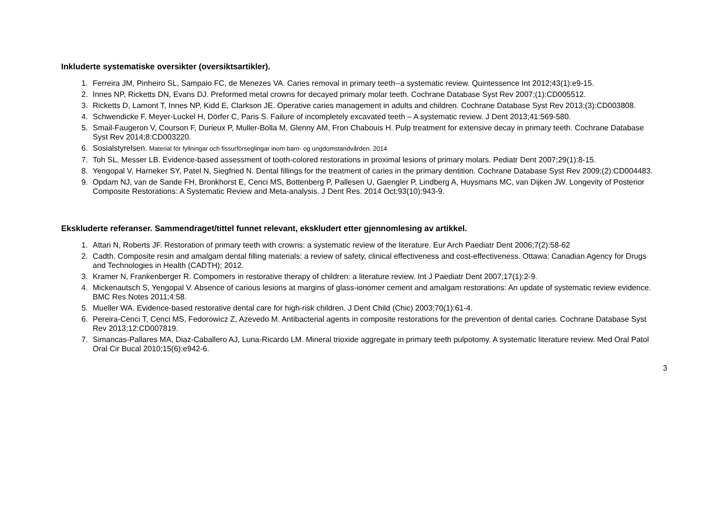Inkluderte systematiske oversikter (oversiktsartikler).
1. Ferreira JM, Pinheiro SL, Sampaio FC, de Menezes VA. Caries removal in primary teeth--a systematic review. Quintessence Int 2012;43(1):e9-15.
2. Innes NP, Ricketts DN, Evans DJ. Preformed metal crowns for decayed primary molar teeth. Cochrane Database Syst Rev 2007;(1):CD005512.
3. Ricketts D, Lamont T, Innes NP, Kidd E, Clarkson JE. Operative caries management in adults and children. Cochrane Database Syst Rev 2013;(3):CD003808.
4. Schwendicke F, Meyer-Luckel H, Dörfer C, Paris S. Failure of incompletely excavated teeth – A systematic review. J Dent 2013;41:569-580.
5. Smail-Faugeron V, Courson F, Durieux P, Muller-Bolla M, Glenny AM, Fron Chabouis H. Pulp treatment for extensive decay in primary teeth. Cochrane Database Syst Rev 2014;8:CD003220.
6. Sosialstyrelsen. Material för fyllningar och fissurförseglingar inom barn- og ungdomstandvården. 2014
7. Toh SL, Messer LB. Evidence-based assessment of tooth-colored restorations in proximal lesions of primary molars. Pediatr Dent 2007;29(1):8-15.
8. Yengopal V, Harneker SY, Patel N, Siegfried N. Dental fillings for the treatment of caries in the primary dentition. Cochrane Database Syst Rev 2009;(2):CD004483.
9. Opdam NJ, van de Sande FH, Bronkhorst E, Cenci MS, Bottenberg P, Pallesen U, Gaengler P, Lindberg A, Huysmans MC, van Dijken JW. Longevity of Posterior Composite Restorations: A Systematic Review and Meta-analysis. J Dent Res. 2014 Oct;93(10):943-9.
Ekskluderte referanser. Sammendraget/tittel funnet relevant, ekskludert etter gjennomlesing av artikkel.
1. Attari N, Roberts JF. Restoration of primary teeth with crowns: a systematic review of the literature. Eur Arch Paediatr Dent 2006;7(2):58-62
2. Cadth. Composite resin and amalgam dental filling materials: a review of safety, clinical effectiveness and cost-effectiveness. Ottawa: Canadian Agency for Drugs and Technologies in Health (CADTH); 2012.
3. Kramer N, Frankenberger R. Compomers in restorative therapy of children: a literature review. Int J Paediatr Dent 2007;17(1):2-9.
4. Mickenautsch S, Yengopal V. Absence of carious lesions at margins of glass-ionomer cement and amalgam restorations: An update of systematic review evidence. BMC Res Notes 2011;4:58.
5. Mueller WA. Evidence-based restorative dental care for high-risk children. J Dent Child (Chic) 2003;70(1):61-4.
6. Pereira-Cenci T, Cenci MS, Fedorowicz Z, Azevedo M. Antibacterial agents in composite restorations for the prevention of dental caries. Cochrane Database Syst Rev 2013;12:CD007819.
7. Simancas-Pallares MA, Diaz-Caballero AJ, Luna-Ricardo LM. Mineral trioxide aggregate in primary teeth pulpotomy. A systematic literature review. Med Oral Patol Oral Cir Bucal 2010;15(6):e942-6.
3